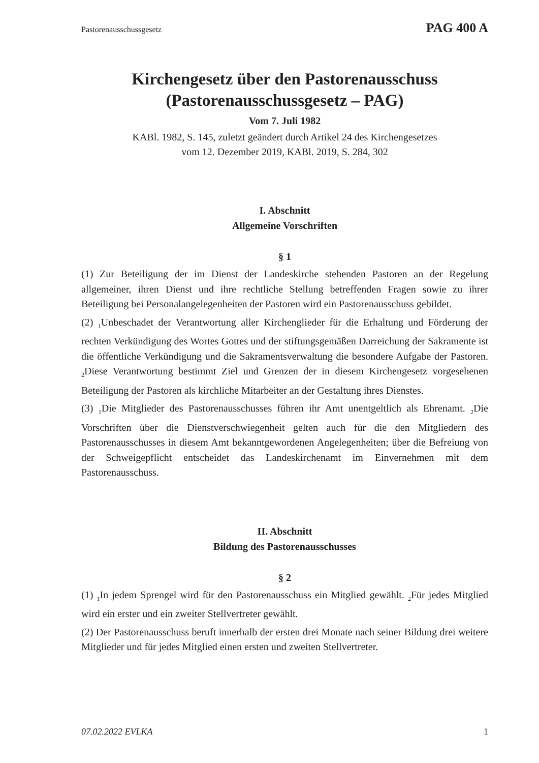Pastorenausschussgesetz PAG 400 A
Kirchengesetz über den Pastorenausschuss
(Pastorenausschussgesetz – PAG)
Vom 7. Juli 1982
KABl. 1982, S. 145, zuletzt geändert durch Artikel 24 des Kirchengesetzes
vom 12. Dezember 2019, KABl. 2019, S. 284, 302
I. Abschnitt
Allgemeine Vorschriften
§ 1
(1) Zur Beteiligung der im Dienst der Landeskirche stehenden Pastoren an der Regelung allgemeiner, ihren Dienst und ihre rechtliche Stellung betreffenden Fragen sowie zu ihrer Beteiligung bei Personalangelegenheiten der Pastoren wird ein Pastorenausschuss gebildet.
(2) <sub>1</sub>Unbeschadet der Verantwortung aller Kirchenglieder für die Erhaltung und Förderung der rechten Verkündigung des Wortes Gottes und der stiftungsgemäßen Darreichung der Sakramente ist die öffentliche Verkündigung und die Sakramentsverwaltung die besondere Aufgabe der Pastoren. <sub>2</sub>Diese Verantwortung bestimmt Ziel und Grenzen der in diesem Kirchengesetz vorgesehenen Beteiligung der Pastoren als kirchliche Mitarbeiter an der Gestaltung ihres Dienstes.
(3) <sub>1</sub>Die Mitglieder des Pastorenausschusses führen ihr Amt unentgeltlich als Ehrenamt. <sub>2</sub>Die Vorschriften über die Dienstverschwiegenheit gelten auch für die den Mitgliedern des Pastorenausschusses in diesem Amt bekanntgewordenen Angelegenheiten; über die Befreiung von der Schweigepflicht entscheidet das Landeskirchenamt im Einvernehmen mit dem Pastorenausschuss.
II. Abschnitt
Bildung des Pastorenausschusses
§ 2
(1) <sub>1</sub>In jedem Sprengel wird für den Pastorenausschuss ein Mitglied gewählt. <sub>2</sub>Für jedes Mitglied wird ein erster und ein zweiter Stellvertreter gewählt.
(2) Der Pastorenausschuss beruft innerhalb der ersten drei Monate nach seiner Bildung drei weitere Mitglieder und für jedes Mitglied einen ersten und zweiten Stellvertreter.
07.02.2022 EVLKA 1